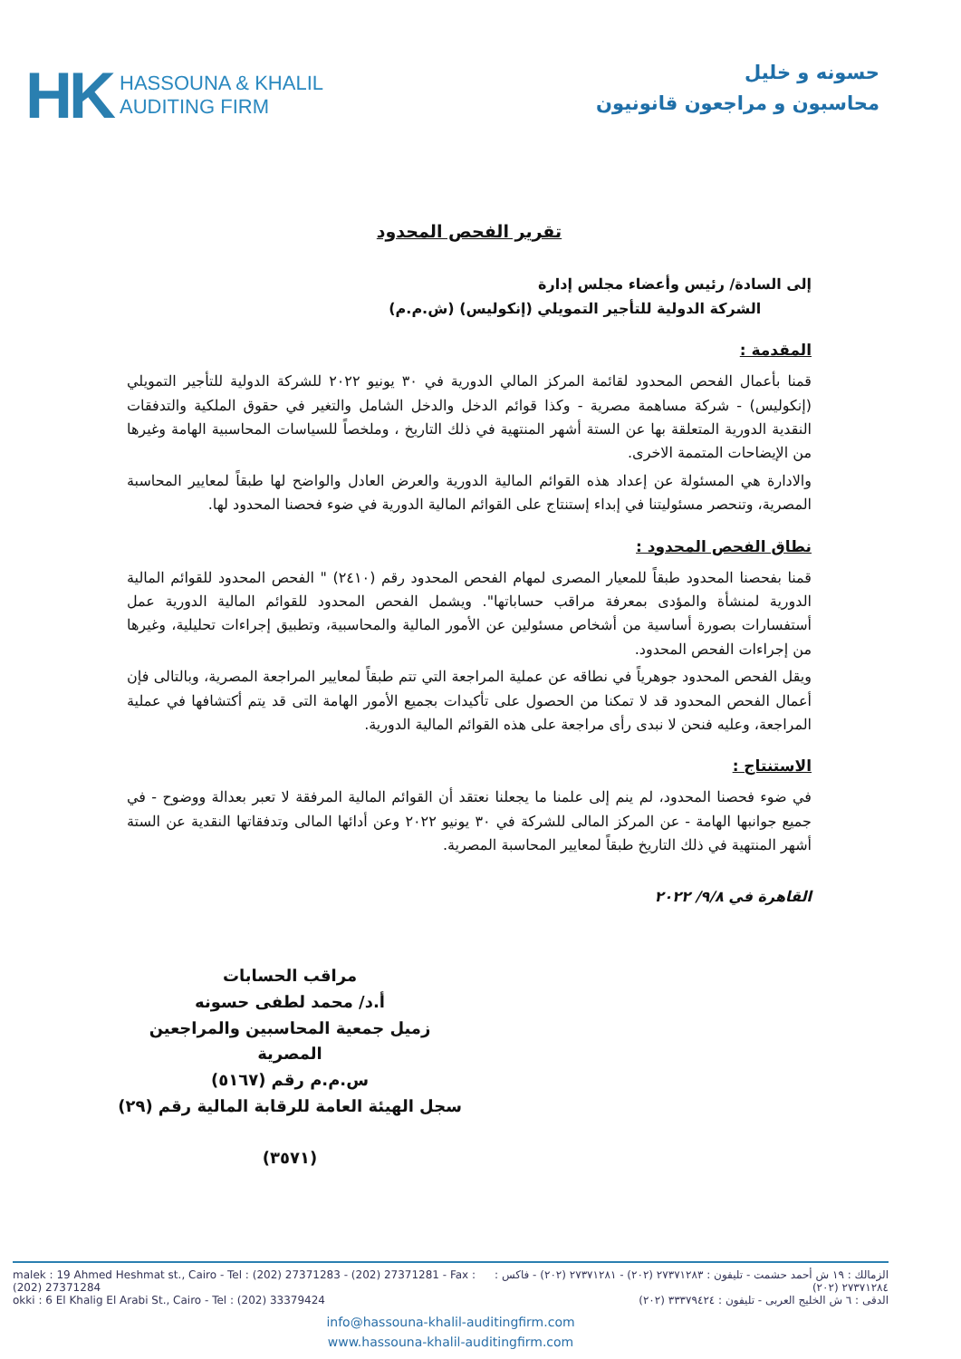HK
HASSOUNA & KHALIL
AUDITING FIRM
حسونه و خليل
محاسبون و مراجعون قانونيون
تقرير الفحص المحدود
إلى السادة/ رئيس وأعضاء مجلس إدارة
الشركة الدولية للتأجير التمويلي (إنكوليس) (ش.م.م)
المقدمة :
قمنا بأعمال الفحص المحدود لقائمة المركز المالي الدورية في ٣٠ يونيو ٢٠٢٢ للشركة الدولية للتأجير التمويلي (إنكوليس) - شركة مساهمة مصرية - وكذا قوائم الدخل والدخل الشامل والتغير في حقوق الملكية والتدفقات النقدية الدورية المتعلقة بها عن الستة أشهر المنتهية في ذلك التاريخ ، وملخصاً للسياسات المحاسبية الهامة وغيرها من الإيضاحات المتممة الاخرى.
والادارة هي المسئولة عن إعداد هذه القوائم المالية الدورية والعرض العادل والواضح لها طبقاً لمعايير المحاسبة المصرية، وتنحصر مسئوليتنا في إبداء إستنتاج على القوائم المالية الدورية في ضوء فحصنا المحدود لها.
نطاق الفحص المحدود :
قمنا بفحصنا المحدود طبقاً للمعيار المصرى لمهام الفحص المحدود رقم (٢٤١٠) " الفحص المحدود للقوائم المالية الدورية لمنشأة والمؤدى بمعرفة مراقب حساباتها". ويشمل الفحص المحدود للقوائم المالية الدورية عمل أستفسارات بصورة أساسية من أشخاص مسئولين عن الأمور المالية والمحاسبية، وتطبيق إجراءات تحليلية، وغيرها من إجراءات الفحص المحدود.
ويقل الفحص المحدود جوهرياً في نطاقه عن عملية المراجعة التي تتم طبقاً لمعايير المراجعة المصرية، وبالتالى فإن أعمال الفحص المحدود قد لا تمكنا من الحصول على تأكيدات بجميع الأمور الهامة التى قد يتم أكتشافها في عملية المراجعة، وعليه فنحن لا نبدى رأى مراجعة على هذه القوائم المالية الدورية.
الاستنتاج :
في ضوء فحصنا المحدود، لم ينم إلى علمنا ما يجعلنا نعتقد أن القوائم المالية المرفقة لا تعبر بعدالة ووضوح - في جميع جوانبها الهامة - عن المركز المالى للشركة في ٣٠ يونيو ٢٠٢٢ وعن أدائها المالى وتدفقاتها النقدية عن الستة أشهر المنتهية في ذلك التاريخ طبقاً لمعايير المحاسبة المصرية.
القاهرة في ٩/٨/ ٢٠٢٢
مراقب الحسابات
أ.د/ محمد لطفى حسونه
زميل جمعية المحاسبين والمراجعين المصرية
س.م.م رقم (٥١٦٧)
سجل الهيئة العامة للرقابة المالية رقم (٢٩)
(٣٥٧١)
malek : 19 Ahmed Heshmat st., Cairo - Tel : (202) 27371283 - (202) 27371281 - Fax : (202) 27371284 الزمالك : ١٩ ش أحمد حشمت - تليفون : ٢٧٣٧١٢٨٣ (٢٠٢) - ٢٧٣٧١٢٨١ (٢٠٢) - فاكس : ٢٧٣٧١٢٨٤ (٢٠٢)
okki : 6 El Khalig El Arabi St., Cairo - Tel : (202) 33379424 الدقى : ٦ ش الخليج العربى - تليفون : ٣٣٣٧٩٤٢٤ (٢٠٢)
info@hassouna-khalil-auditingfirm.com
www.hassouna-khalil-auditingfirm.com